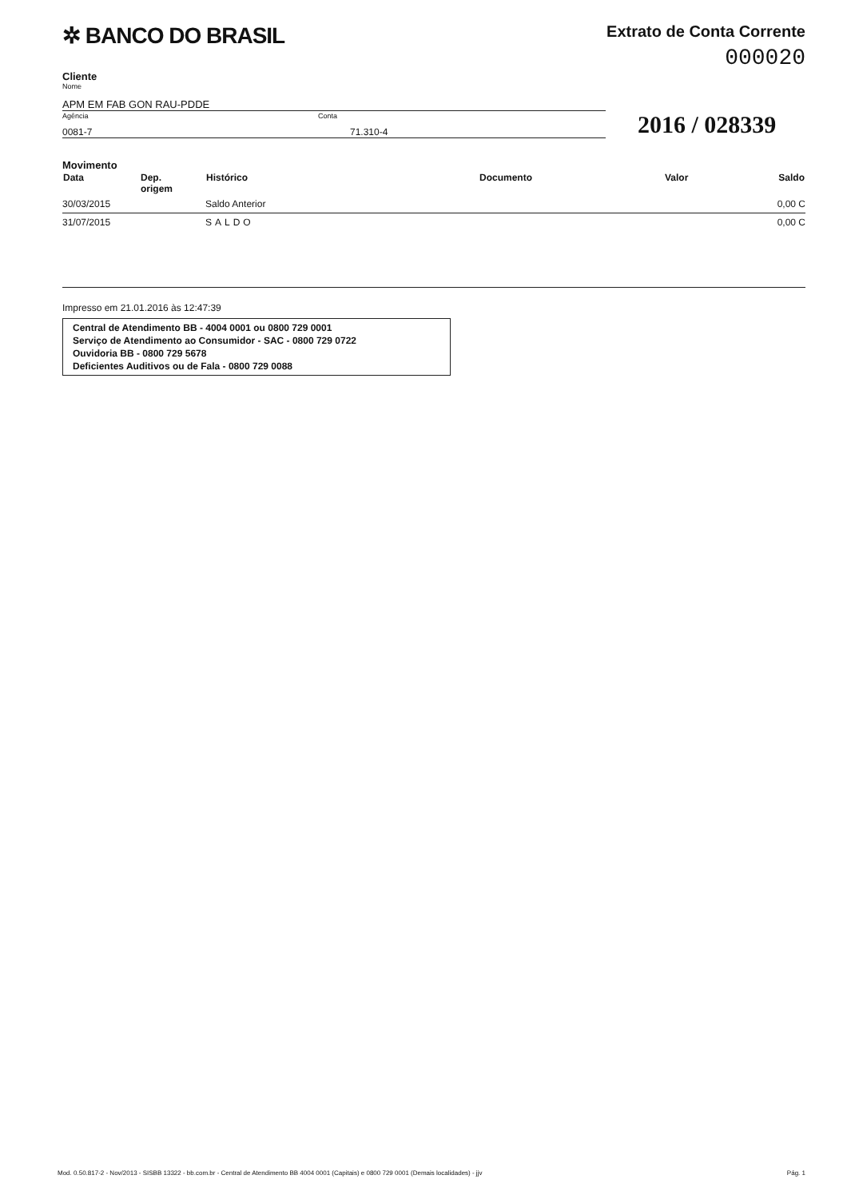✲ BANCO DO BRASIL
Extrato de Conta Corrente
000020
Cliente
Nome
APM EM FAB GON RAU-PDDE
Agência
0081-7
Conta
71.310-4
2016 / 028339
Movimento
| Data | Dep. origem | Histórico | Documento | Valor | Saldo |
| --- | --- | --- | --- | --- | --- |
| 30/03/2015 | | Saldo Anterior | | | 0,00 C |
| 31/07/2015 | | SALDO | | | 0,00 C |
Impresso em 21.01.2016 às 12:47:39
Central de Atendimento BB - 4004 0001 ou 0800 729 0001
Serviço de Atendimento ao Consumidor - SAC - 0800 729 0722
Ouvidoria BB - 0800 729 5678
Deficientes Auditivos ou de Fala - 0800 729 0088
Mod. 0.50.817-2 - Nov/2013 - SISBB 13322 - bb.com.br - Central de Atendimento BB 4004 0001 (Capitais) e 0800 729 0001 (Demais localidades) - jjv Pág. 1